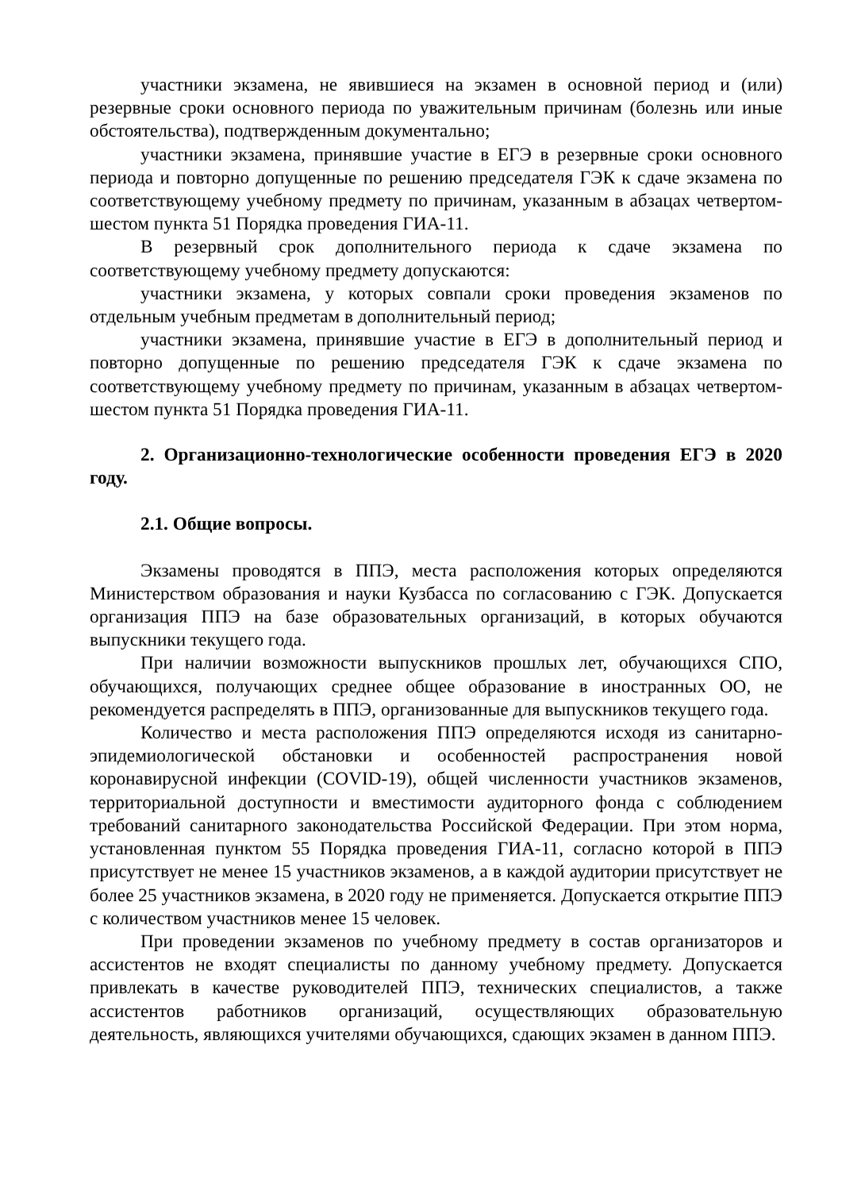участники экзамена, не явившиеся на экзамен в основной период и (или) резервные сроки основного периода по уважительным причинам (болезнь или иные обстоятельства), подтвержденным документально;
участники экзамена, принявшие участие в ЕГЭ в резервные сроки основного периода и повторно допущенные по решению председателя ГЭК к сдаче экзамена по соответствующему учебному предмету по причинам, указанным в абзацах четвертом-шестом пункта 51 Порядка проведения ГИА-11.
В резервный срок дополнительного периода к сдаче экзамена по соответствующему учебному предмету допускаются:
участники экзамена, у которых совпали сроки проведения экзаменов по отдельным учебным предметам в дополнительный период;
участники экзамена, принявшие участие в ЕГЭ в дополнительный период и повторно допущенные по решению председателя ГЭК к сдаче экзамена по соответствующему учебному предмету по причинам, указанным в абзацах четвертом-шестом пункта 51 Порядка проведения ГИА-11.
2. Организационно-технологические особенности проведения ЕГЭ в 2020 году.
2.1. Общие вопросы.
Экзамены проводятся в ППЭ, места расположения которых определяются Министерством образования и науки Кузбасса по согласованию с ГЭК. Допускается организация ППЭ на базе образовательных организаций, в которых обучаются выпускники текущего года.
При наличии возможности выпускников прошлых лет, обучающихся СПО, обучающихся, получающих среднее общее образование в иностранных ОО, не рекомендуется распределять в ППЭ, организованные для выпускников текущего года.
Количество и места расположения ППЭ определяются исходя из санитарно-эпидемиологической обстановки и особенностей распространения новой коронавирусной инфекции (COVID-19), общей численности участников экзаменов, территориальной доступности и вместимости аудиторного фонда с соблюдением требований санитарного законодательства Российской Федерации. При этом норма, установленная пунктом 55 Порядка проведения ГИА-11, согласно которой в ППЭ присутствует не менее 15 участников экзаменов, а в каждой аудитории присутствует не более 25 участников экзамена, в 2020 году не применяется. Допускается открытие ППЭ с количеством участников менее 15 человек.
При проведении экзаменов по учебному предмету в состав организаторов и ассистентов не входят специалисты по данному учебному предмету. Допускается привлекать в качестве руководителей ППЭ, технических специалистов, а также ассистентов работников организаций, осуществляющих образовательную деятельность, являющихся учителями обучающихся, сдающих экзамен в данном ППЭ.